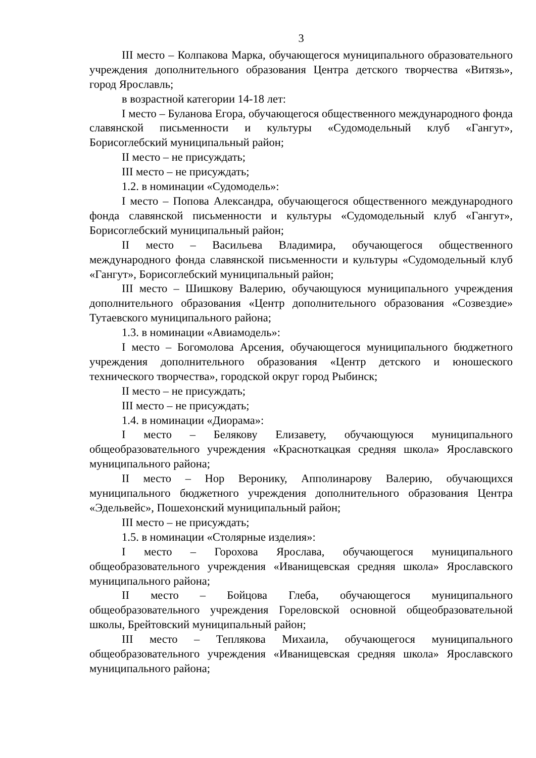3
III место – Колпакова Марка, обучающегося муниципального образовательного учреждения дополнительного образования Центра детского творчества «Витязь», город Ярославль;
в возрастной категории 14-18 лет:
I место – Буланова Егора, обучающегося общественного международного фонда славянской письменности и культуры «Судомодельный клуб «Гангут», Борисоглебский муниципальный район;
II место – не присуждать;
III место – не присуждать;
1.2. в номинации «Судомодель»:
I место – Попова Александра, обучающегося общественного международного фонда славянской письменности и культуры «Судомодельный клуб «Гангут», Борисоглебский муниципальный район;
II место – Васильева Владимира, обучающегося общественного международного фонда славянской письменности и культуры «Судомодельный клуб «Гангут», Борисоглебский муниципальный район;
III место – Шишкову Валерию, обучающуюся муниципального учреждения дополнительного образования «Центр дополнительного образования «Созвездие» Тутаевского муниципального района;
1.3. в номинации «Авиамодель»:
I место – Богомолова Арсения, обучающегося муниципального бюджетного учреждения дополнительного образования «Центр детского и юношеского технического творчества», городской округ город Рыбинск;
II место – не присуждать;
III место – не присуждать;
1.4. в номинации «Диорама»:
I место – Белякову Елизавету, обучающуюся муниципального общеобразовательного учреждения «Красноткацкая средняя школа» Ярославского муниципального района;
II место – Нор Веронику, Апполинарову Валерию, обучающихся муниципального бюджетного учреждения дополнительного образования Центра «Эдельвейс», Пошехонский муниципальный район;
III место – не присуждать;
1.5. в номинации «Столярные изделия»:
I место – Горохова Ярослава, обучающегося муниципального общеобразовательного учреждения «Иванищевская средняя школа» Ярославского муниципального района;
II место – Бойцова Глеба, обучающегося муниципального общеобразовательного учреждения Гореловской основной общеобразовательной школы, Брейтовский муниципальный район;
III место – Теплякова Михаила, обучающегося муниципального общеобразовательного учреждения «Иванищевская средняя школа» Ярославского муниципального района;